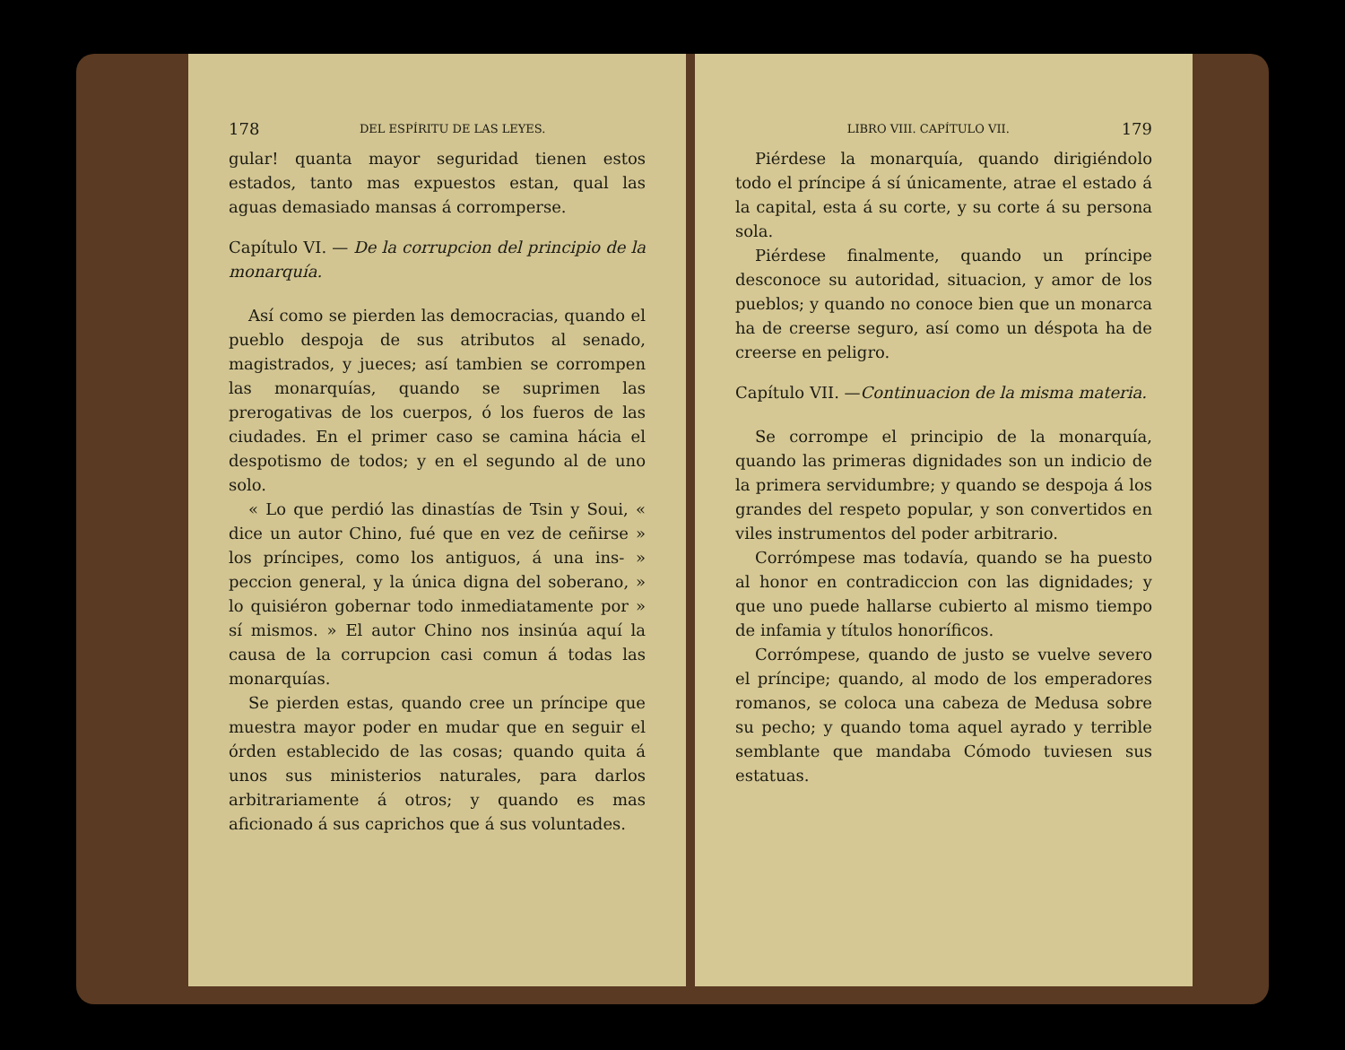178 DEL ESPÍRITU DE LAS LEYES.
gular! quanta mayor seguridad tienen estos estados, tanto mas expuestos estan, qual las aguas demasiado mansas á corromperse.
Capítulo VI. — De la corrupcion del principio de la monarquía.
Así como se pierden las democracias, quando el pueblo despoja de sus atributos al senado, magistrados, y jueces; así tambien se corrompen las monarquías, quando se suprimen las prerogativas de los cuerpos, ó los fueros de las ciudades. En el primer caso se camina hácia el despotismo de todos; y en el segundo al de uno solo.
« Lo que perdió las dinastías de Tsin y Soui, « dice un autor Chino, fué que en vez de ceñirse » los príncipes, como los antiguos, á una ins- » peccion general, y la única digna del soberano, » lo quisiéron gobernar todo inmediatamente por » sí mismos. » El autor Chino nos insinúa aquí la causa de la corrupcion casi comun á todas las monarquías.
Se pierden estas, quando cree un príncipe que muestra mayor poder en mudar que en seguir el órden establecido de las cosas; quando quita á unos sus ministerios naturales, para darlos arbitrariamente á otros; y quando es mas aficionado á sus caprichos que á sus voluntades.
LIBRO VIII. CAPÍTULO VII. 179
Piérdese la monarquía, quando dirigiéndolo todo el príncipe á sí únicamente, atrae el estado á la capital, esta á su corte, y su corte á su persona sola.
Piérdese finalmente, quando un príncipe desconoce su autoridad, situacion, y amor de los pueblos; y quando no conoce bien que un monarca ha de creerse seguro, así como un déspota ha de creerse en peligro.
Capítulo VII. —Continuacion de la misma materia.
Se corrompe el principio de la monarquía, quando las primeras dignidades son un indicio de la primera servidumbre; y quando se despoja á los grandes del respeto popular, y son convertidos en viles instrumentos del poder arbitrario.
Corrómpese mas todavía, quando se ha puesto al honor en contradiccion con las dignidades; y que uno puede hallarse cubierto al mismo tiempo de infamia y títulos honoríficos.
Corrómpese, quando de justo se vuelve severo el príncipe; quando, al modo de los emperadores romanos, se coloca una cabeza de Medusa sobre su pecho; y quando toma aquel ayrado y terrible semblante que mandaba Cómodo tuviesen sus estatuas.